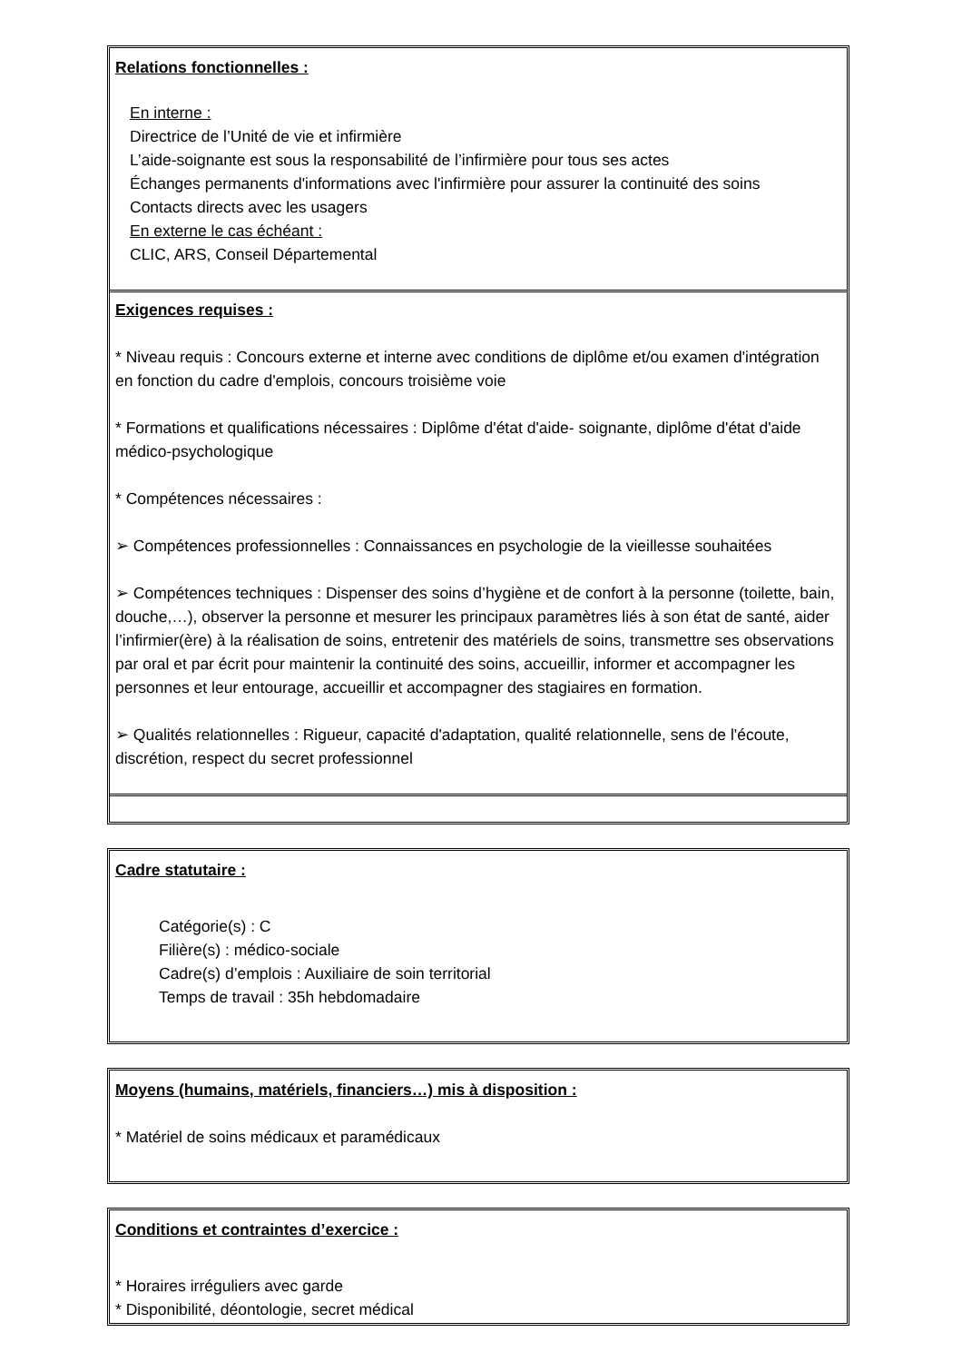Relations fonctionnelles :
En interne :
Directrice de l’Unité de vie et infirmière
L’aide-soignante est sous la responsabilité de l’infirmière pour tous ses actes
Échanges permanents d'informations avec l'infirmière pour assurer la continuité des soins
Contacts directs avec les usagers
En externe le cas échéant :
CLIC, ARS, Conseil Départemental
Exigences requises :
* Niveau requis : Concours externe et interne avec conditions de diplôme et/ou examen d'intégration en fonction du cadre d'emplois, concours troisième voie
* Formations et qualifications nécessaires : Diplôme d'état d'aide- soignante, diplôme d'état d'aide médico-psychologique
* Compétences nécessaires :
➢ Compétences professionnelles : Connaissances en psychologie de la vieillesse souhaitées
➢ Compétences techniques : Dispenser des soins d’hygiène et de confort à la personne (toilette, bain, douche,…), observer la personne et mesurer les principaux paramètres liés à son état de santé, aider l’infirmier(ère) à la réalisation de soins, entretenir des matériels de soins, transmettre ses observations par oral et par écrit pour maintenir la continuité des soins, accueillir, informer et accompagner les personnes et leur entourage, accueillir et accompagner des stagiaires en formation.
➢ Qualités relationnelles : Rigueur, capacité d'adaptation, qualité relationnelle, sens de l'écoute, discrétion, respect du secret professionnel
Cadre statutaire :
Catégorie(s) : C
Filière(s) : médico-sociale
Cadre(s) d’emplois : Auxiliaire de soin territorial
Temps de travail : 35h hebdomadaire
Moyens (humains, matériels, financiers…) mis à disposition :
* Matériel de soins médicaux et paramédicaux
Conditions et contraintes d’exercice :
* Horaires irréguliers avec garde
* Disponibilité, déontologie, secret médical